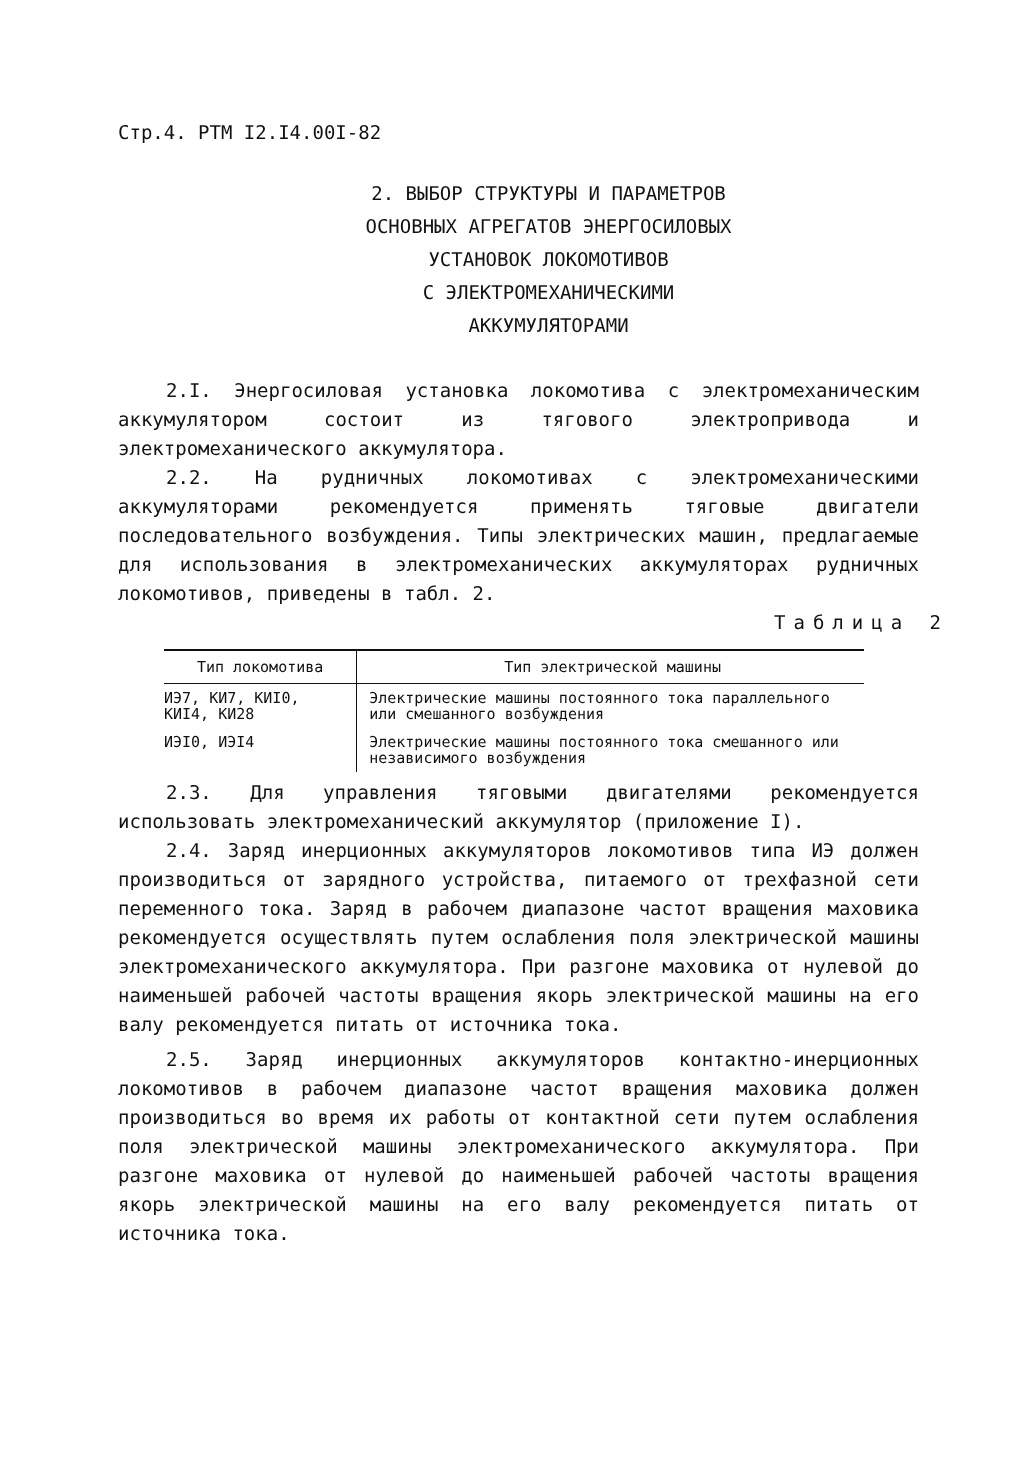Стр.4. РТМ I2.I4.00I-82
2. ВЫБОР СТРУКТУРЫ И ПАРАМЕТРОВ
ОСНОВНЫХ АГРЕГАТОВ ЭНЕРГОСИЛОВЫХ
УСТАНОВОК ЛОКОМОТИВОВ
С ЭЛЕКТРОМЕХАНИЧЕСКИМИ
АККУМУЛЯТОРАМИ
2.I. Энергосиловая установка локомотива с электромеханическим аккумулятором состоит из тягового электропривода и электромеханического аккумулятора.
2.2. На рудничных локомотивах с электромеханическими аккумуляторами рекомендуется применять тяговые двигатели последовательного возбуждения. Типы электрических машин, предлагаемые для использования в электромеханических аккумуляторах рудничных локомотивов, приведены в табл. 2.
Таблица 2
| Тип локомотива | Тип электрической машины |
| --- | --- |
| ИЭ7, КИ7, КИI0, КИI4, КИ28 | Электрические машины постоянного тока параллельного или смешанного возбуждения |
| ИЭI0, ИЭI4 | Электрические машины постоянного тока смешанного или независимого возбуждения |
2.3. Для управления тяговыми двигателями рекомендуется использовать электромеханический аккумулятор (приложение I).
2.4. Заряд инерционных аккумуляторов локомотивов типа ИЭ должен производиться от зарядного устройства, питаемого от трехфазной сети переменного тока. Заряд в рабочем диапазоне частот вращения маховика рекомендуется осуществлять путем ослабления поля электрической машины электромеханического аккумулятора. При разгоне маховика от нулевой до наименьшей рабочей частоты вращения якорь электрической машины на его валу рекомендуется питать от источника тока.
2.5. Заряд инерционных аккумуляторов контактно-инерционных локомотивов в рабочем диапазоне частот вращения маховика должен производиться во время их работы от контактной сети путем ослабления поля электрической машины электромеханического аккумулятора. При разгоне маховика от нулевой до наименьшей рабочей частоты вращения якорь электрической машины на его валу рекомендуется питать от источника тока.